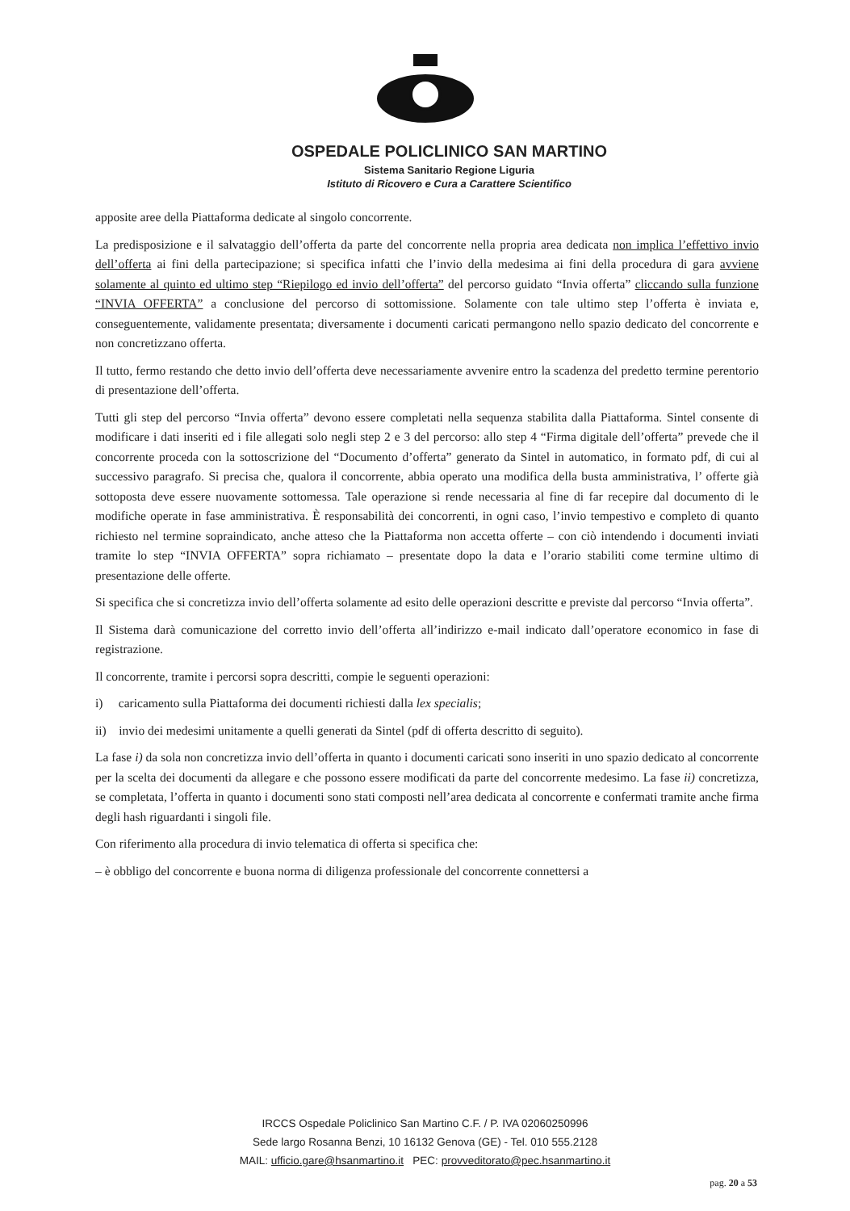OSPEDALE POLICLINICO SAN MARTINO
Sistema Sanitario Regione Liguria
Istituto di Ricovero e Cura a Carattere Scientifico
apposite aree della Piattaforma dedicate al singolo concorrente.
La predisposizione e il salvataggio dell’offerta da parte del concorrente nella propria area dedicata non implica l’effettivo invio dell’offerta ai fini della partecipazione; si specifica infatti che l’invio della medesima ai fini della procedura di gara avviene solamente al quinto ed ultimo step “Riepilogo ed invio dell’offerta” del percorso guidato “Invia offerta” cliccando sulla funzione “INVIA OFFERTA” a conclusione del percorso di sottomissione. Solamente con tale ultimo step l’offerta è inviata e, conseguentemente, validamente presentata; diversamente i documenti caricati permangono nello spazio dedicato del concorrente e non concretizzano offerta.
Il tutto, fermo restando che detto invio dell’offerta deve necessariamente avvenire entro la scadenza del predetto termine perentorio di presentazione dell’offerta.
Tutti gli step del percorso “Invia offerta” devono essere completati nella sequenza stabilita dalla Piattaforma. Sintel consente di modificare i dati inseriti ed i file allegati solo negli step 2 e 3 del percorso: allo step 4 “Firma digitale dell’offerta” prevede che il concorrente proceda con la sottoscrizione del “Documento d’offerta” generato da Sintel in automatico, in formato pdf, di cui al successivo paragrafo. Si precisa che, qualora il concorrente, abbia operato una modifica della busta amministrativa, l’ offerte già sottoposta deve essere nuovamente sottomessa. Tale operazione si rende necessaria al fine di far recepire dal documento di le modifiche operate in fase amministrativa. È responsabilità dei concorrenti, in ogni caso, l’invio tempestivo e completo di quanto richiesto nel termine sopraindicato, anche atteso che la Piattaforma non accetta offerte – con ciò intendendo i documenti inviati tramite lo step “INVIA OFFERTA” sopra richiamato – presentate dopo la data e l’orario stabiliti come termine ultimo di presentazione delle offerte.
Si specifica che si concretizza invio dell’offerta solamente ad esito delle operazioni descritte e previste dal percorso “Invia offerta”.
Il Sistema darà comunicazione del corretto invio dell’offerta all’indirizzo e-mail indicato dall’operatore economico in fase di registrazione.
Il concorrente, tramite i percorsi sopra descritti, compie le seguenti operazioni:
i) caricamento sulla Piattaforma dei documenti richiesti dalla lex specialis;
ii) invio dei medesimi unitamente a quelli generati da Sintel (pdf di offerta descritto di seguito).
La fase i) da sola non concretizza invio dell’offerta in quanto i documenti caricati sono inseriti in uno spazio dedicato al concorrente per la scelta dei documenti da allegare e che possono essere modificati da parte del concorrente medesimo. La fase ii) concretizza, se completata, l’offerta in quanto i documenti sono stati composti nell’area dedicata al concorrente e confermati tramite anche firma degli hash riguardanti i singoli file.
Con riferimento alla procedura di invio telematica di offerta si specifica che:
– è obbligo del concorrente e buona norma di diligenza professionale del concorrente connettersi a
IRCCS Ospedale Policlinico San Martino C.F. / P. IVA 02060250996
Sede largo Rosanna Benzi, 10 16132 Genova (GE) - Tel. 010 555.2128
MAIL: ufficio.gare@hsanmartino.it PEC: provveditorato@pec.hsanmartino.it
pag. 20 a 53